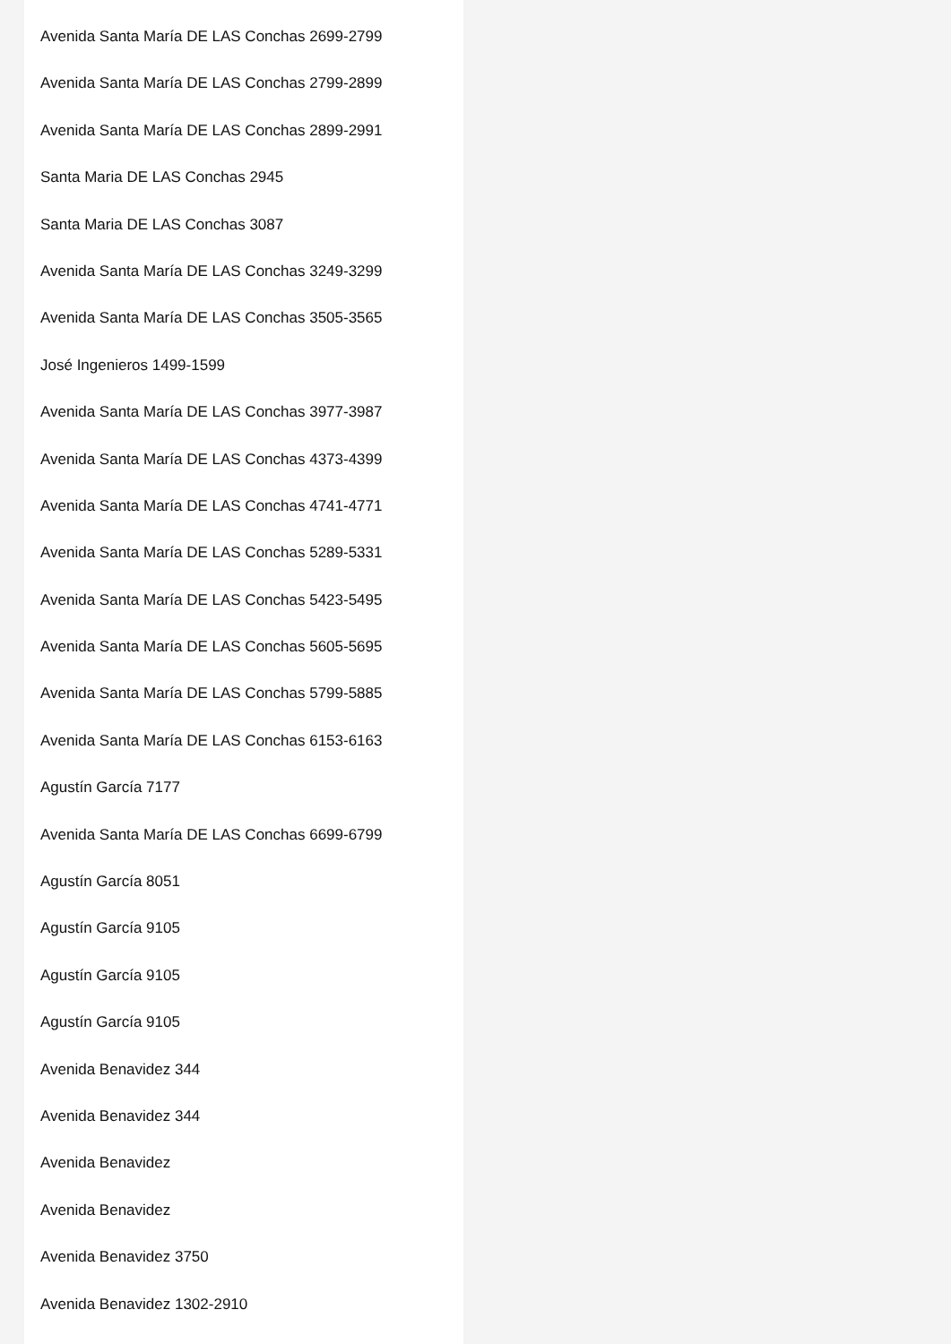Avenida Santa María DE LAS Conchas 2699-2799
Avenida Santa María DE LAS Conchas 2799-2899
Avenida Santa María DE LAS Conchas 2899-2991
Santa Maria DE LAS Conchas 2945
Santa Maria DE LAS Conchas 3087
Avenida Santa María DE LAS Conchas 3249-3299
Avenida Santa María DE LAS Conchas 3505-3565
José Ingenieros 1499-1599
Avenida Santa María DE LAS Conchas 3977-3987
Avenida Santa María DE LAS Conchas 4373-4399
Avenida Santa María DE LAS Conchas 4741-4771
Avenida Santa María DE LAS Conchas 5289-5331
Avenida Santa María DE LAS Conchas 5423-5495
Avenida Santa María DE LAS Conchas 5605-5695
Avenida Santa María DE LAS Conchas 5799-5885
Avenida Santa María DE LAS Conchas 6153-6163
Agustín García 7177
Avenida Santa María DE LAS Conchas 6699-6799
Agustín García 8051
Agustín García 9105
Agustín García 9105
Agustín García 9105
Avenida Benavidez 344
Avenida Benavidez 344
Avenida Benavidez
Avenida Benavidez
Avenida Benavidez 3750
Avenida Benavidez 1302-2910